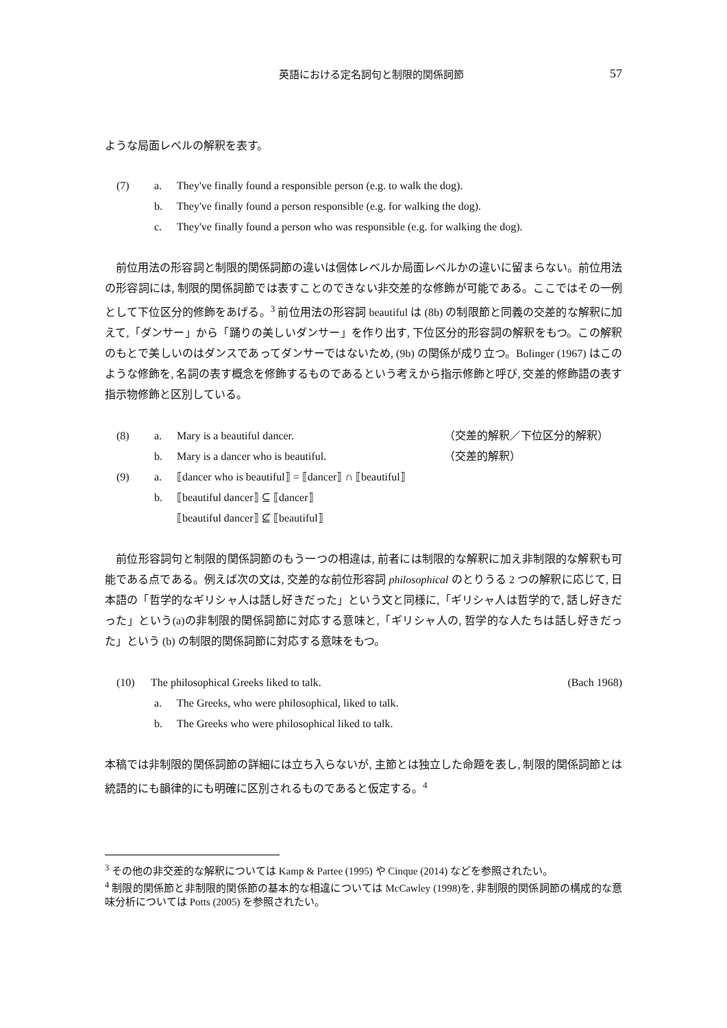英語における定名詞句と制限的関係詞節 57
ような局面レベルの解釈を表す。
(7) a. They've finally found a responsible person (e.g. to walk the dog).
b. They've finally found a person responsible (e.g. for walking the dog).
c. They've finally found a person who was responsible (e.g. for walking the dog).
　前位用法の形容詞と制限的関係詞節の違いは個体レベルか局面レベルかの違いに留まらない。前位用法の形容詞には, 制限的関係詞節では表すことのできない非交差的な修飾が可能である。ここではその一例として下位区分的修飾をあげる。<sup>3</sup> 前位用法の形容詞 beautiful は (8b) の制限節と同義の交差的な解釈に加えて,「ダンサー」から「踊りの美しいダンサー」を作り出す, 下位区分的形容詞の解釈をもつ。この解釈のもとで美しいのはダンスであってダンサーではないため, (9b) の関係が成り立つ。Bolinger (1967) はこのような修飾を, 名詞の表す概念を修飾するものであるという考えから指示修飾と呼び, 交差的修飾語の表す指示物修飾と区別している。
(8) a. Mary is a beautiful dancer. （交差的解釈／下位区分的解釈）
b. Mary is a dancer who is beautiful. （交差的解釈）
(9) a. ⟦dancer who is beautiful⟧ = ⟦dancer⟧ ∩ ⟦beautiful⟧
b. ⟦beautiful dancer⟧ ⊆ ⟦dancer⟧
⟦beautiful dancer⟧ ⊈ ⟦beautiful⟧
　前位形容詞句と制限的関係詞節のもう一つの相違は, 前者には制限的な解釈に加え非制限的な解釈も可能である点である。例えば次の文は, 交差的な前位形容詞 philosophical のとりうる 2 つの解釈に応じて, 日本語の「哲学的なギリシャ人は話し好きだった」という文と同様に,「ギリシャ人は哲学的で, 話し好きだった」という(a)の非制限的関係詞節に対応する意味と,「ギリシャ人の, 哲学的な人たちは話し好きだった」という (b) の制限的関係詞節に対応する意味をもつ。
(10) The philosophical Greeks liked to talk. (Bach 1968)
a. The Greeks, who were philosophical, liked to talk.
b. The Greeks who were philosophical liked to talk.
本稿では非制限的関係詞節の詳細には立ち入らないが, 主節とは独立した命題を表し, 制限的関係詞節とは統語的にも韻律的にも明確に区別されるものであると仮定する。<sup>4</sup>
<sup>3</sup> その他の非交差的な解釈については Kamp & Partee (1995) や Cinque (2014) などを参照されたい。
<sup>4</sup> 制限的関係節と非制限的関係節の基本的な相違については McCawley (1998)を, 非制限的関係詞節の構成的な意味分析については Potts (2005) を参照されたい。